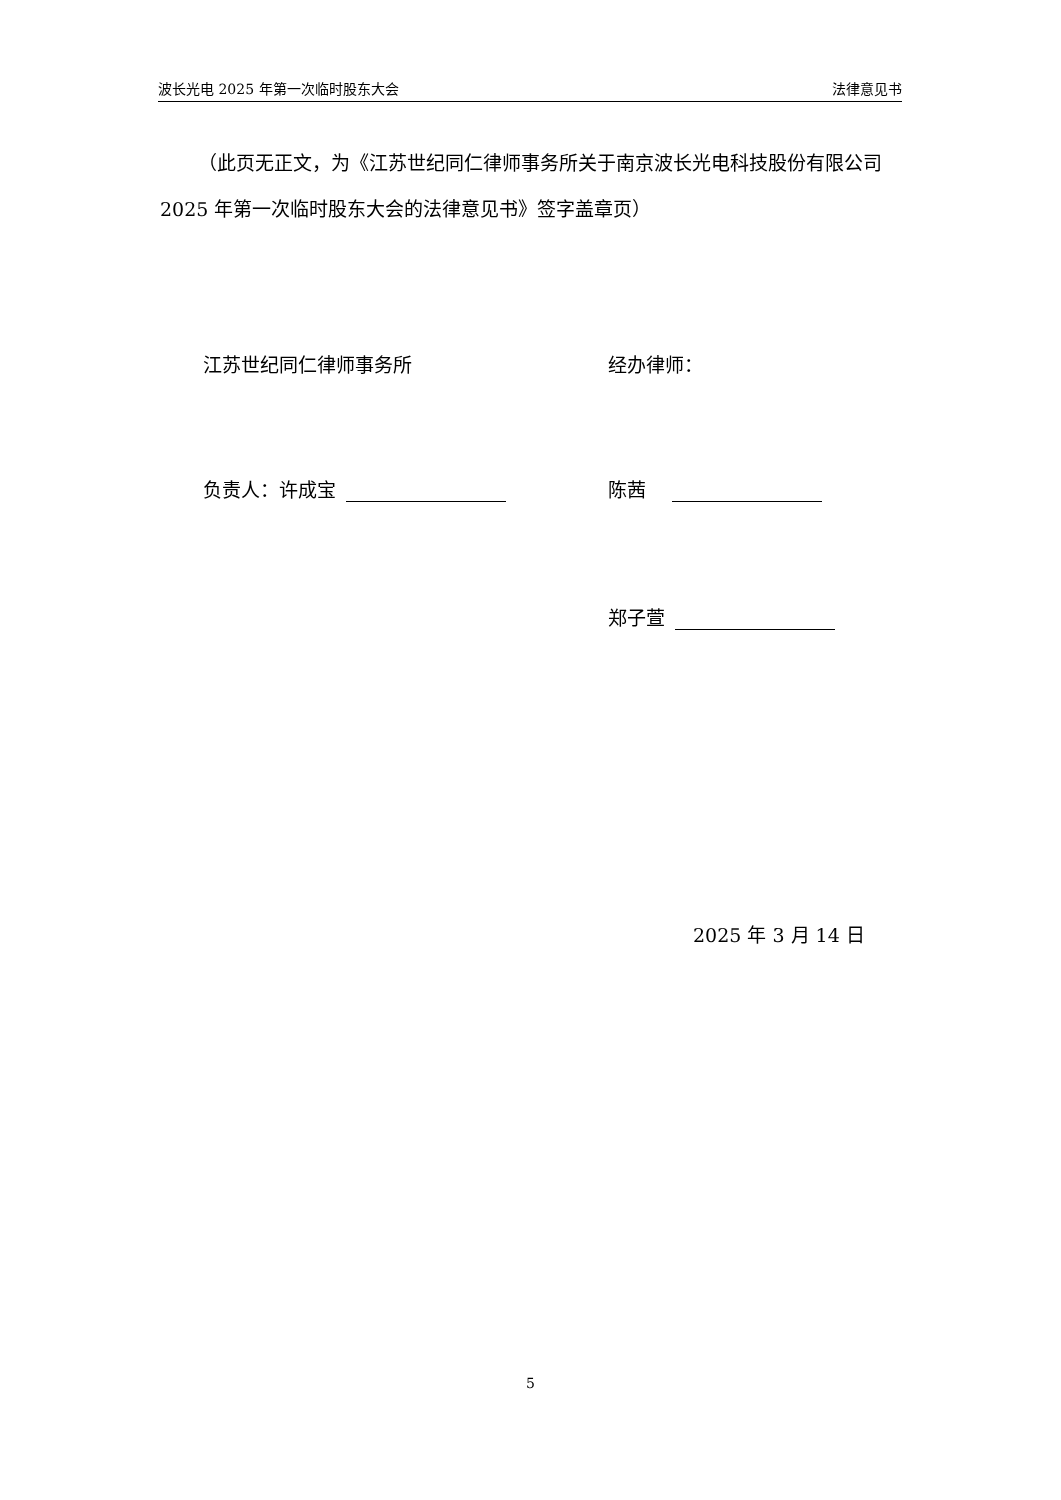波长光电 2025 年第一次临时股东大会 法律意见书
（此页无正文，为《江苏世纪同仁律师事务所关于南京波长光电科技股份有限公司 2025 年第一次临时股东大会的法律意见书》签字盖章页）
江苏世纪同仁律师事务所 经办律师：
负责人：许成宝 陈茜
郑子萱
2025 年 3 月 14 日
5